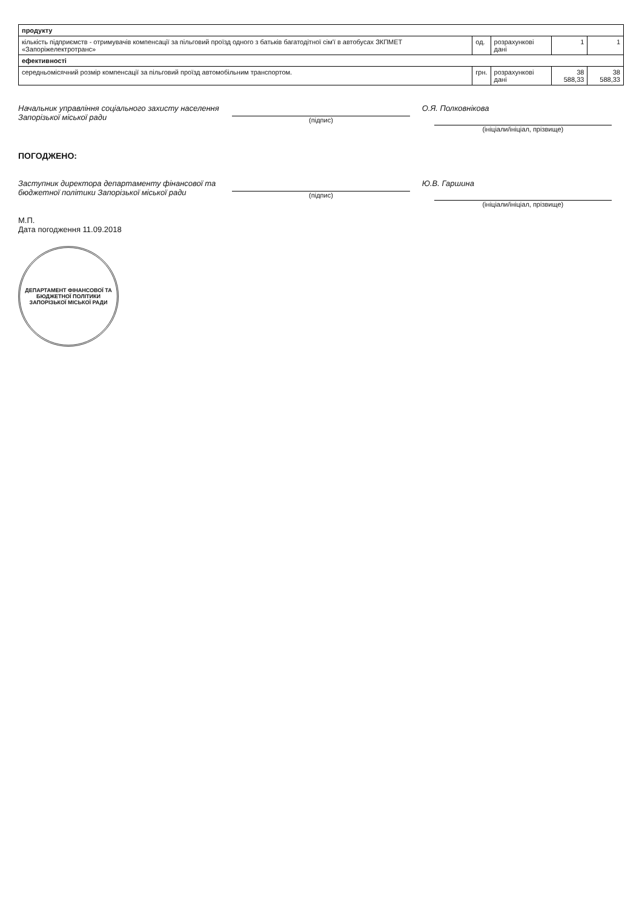| продукту | | | | |
| кількість підприємств - отримувачів компенсації за пільговий проїзд одного з батьків багатодітної сім'ї в автобусах ЗКПМЕТ «Запоріжелектротранс» | од. | розрахункові дані | 1 | 1 |
| ефективності | | | | |
| середньомісячний розмір компенсації за пільговий проїзд автомобільним транспортом. | грн. | розрахункові дані | 38 588,33 | 38 588,33 |
Начальник управління соціального захисту населення Запорізької міської ради
(підпис)
О.Я. Полковнікова
(ініціали/ініціал, прізвище)
ПОГОДЖЕНО:
Заступник директора департаменту фінансової та бюджетної політики Запорізької міської ради
(підпис)
Ю.В. Гаршина
(ініціали/ініціал, прізвище)
М.П.
Дата погодження 11.09.2018
ДЕПАРТАМЕНТ ФІНАНСОВОЇ ТА БЮДЖЕТНОЇ ПОЛІТИКИ ЗАПОРІЗЬКОЇ МІСЬКОЇ РАДИ